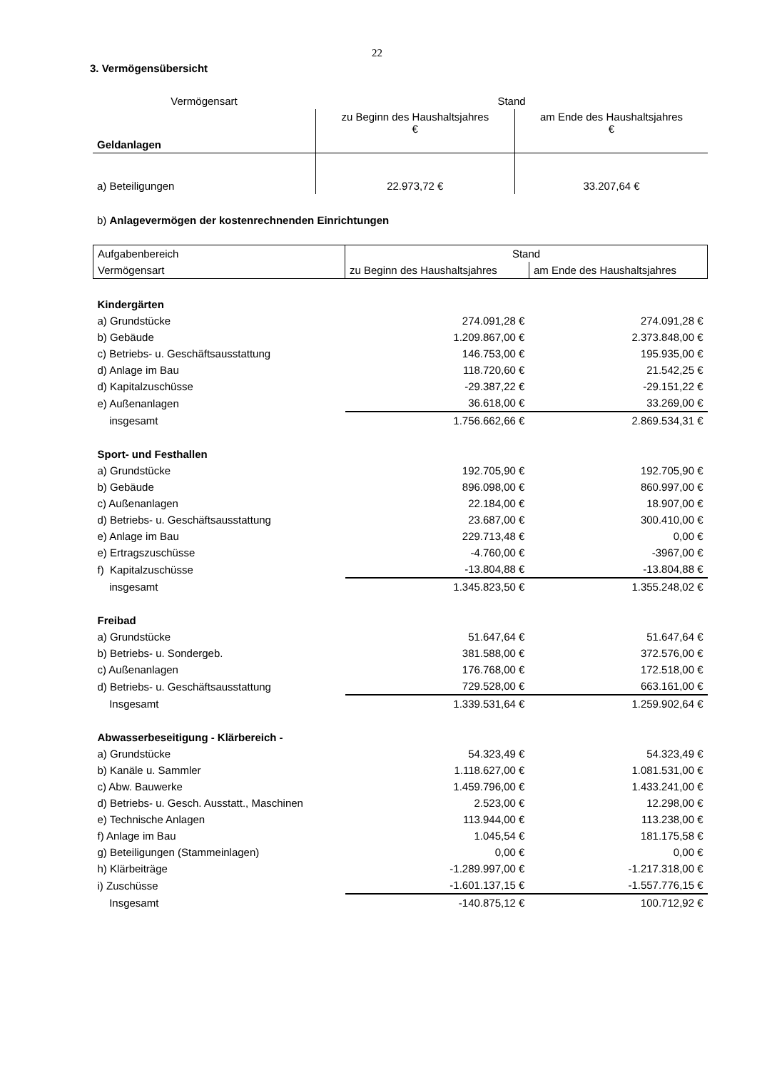22
3. Vermögensübersicht
| Vermögensart | Stand | |
| --- | --- | --- |
| | zu Beginn des Haushaltsjahres € | am Ende des Haushaltsjahres € |
| Geldanlagen | | |
| a) Beteiligungen | 22.973,72 € | 33.207,64 € |
b) Anlagevermögen der kostenrechnenden Einrichtungen
| Aufgabenbereich | Stand | |
| Vermögensart | zu Beginn des Haushaltsjahres | am Ende des Haushaltsjahres |
| Kindergärten | | |
| a) Grundstücke | 274.091,28 € | 274.091,28 € |
| b) Gebäude | 1.209.867,00 € | 2.373.848,00 € |
| c) Betriebs- u. Geschäftsausstattung | 146.753,00 € | 195.935,00 € |
| d) Anlage im Bau | 118.720,60 € | 21.542,25 € |
| d) Kapitalzuschüsse | -29.387,22 € | -29.151,22 € |
| e) Außenanlagen | 36.618,00 € | 33.269,00 € |
| insgesamt | 1.756.662,66 € | 2.869.534,31 € |
| Sport- und Festhallen | | |
| a) Grundstücke | 192.705,90 € | 192.705,90 € |
| b) Gebäude | 896.098,00 € | 860.997,00 € |
| c) Außenanlagen | 22.184,00 € | 18.907,00 € |
| d) Betriebs- u. Geschäftsausstattung | 23.687,00 € | 300.410,00 € |
| e) Anlage im Bau | 229.713,48 € | 0,00 € |
| e) Ertragszuschüsse | -4.760,00 € | -3967,00 € |
| f) Kapitalzuschüsse | -13.804,88 € | -13.804,88 € |
| insgesamt | 1.345.823,50 € | 1.355.248,02 € |
| Freibad | | |
| a) Grundstücke | 51.647,64 € | 51.647,64 € |
| b) Betriebs- u. Sondergeb. | 381.588,00 € | 372.576,00 € |
| c) Außenanlagen | 176.768,00 € | 172.518,00 € |
| d) Betriebs- u. Geschäftsausstattung | 729.528,00 € | 663.161,00 € |
| Insgesamt | 1.339.531,64 € | 1.259.902,64 € |
| Abwasserbeseitigung - Klärbereich - | | |
| a) Grundstücke | 54.323,49 € | 54.323,49 € |
| b) Kanäle u. Sammler | 1.118.627,00 € | 1.081.531,00 € |
| c) Abw. Bauwerke | 1.459.796,00 € | 1.433.241,00 € |
| d) Betriebs- u. Gesch. Ausstatt., Maschinen | 2.523,00 € | 12.298,00 € |
| e) Technische Anlagen | 113.944,00 € | 113.238,00 € |
| f) Anlage im Bau | 1.045,54 € | 181.175,58 € |
| g) Beteiligungen (Stammeinlagen) | 0,00 € | 0,00 € |
| h) Klärbeiträge | -1.289.997,00 € | -1.217.318,00 € |
| i) Zuschüsse | -1.601.137,15 € | -1.557.776,15 € |
| Insgesamt | -140.875,12 € | 100.712,92 € |